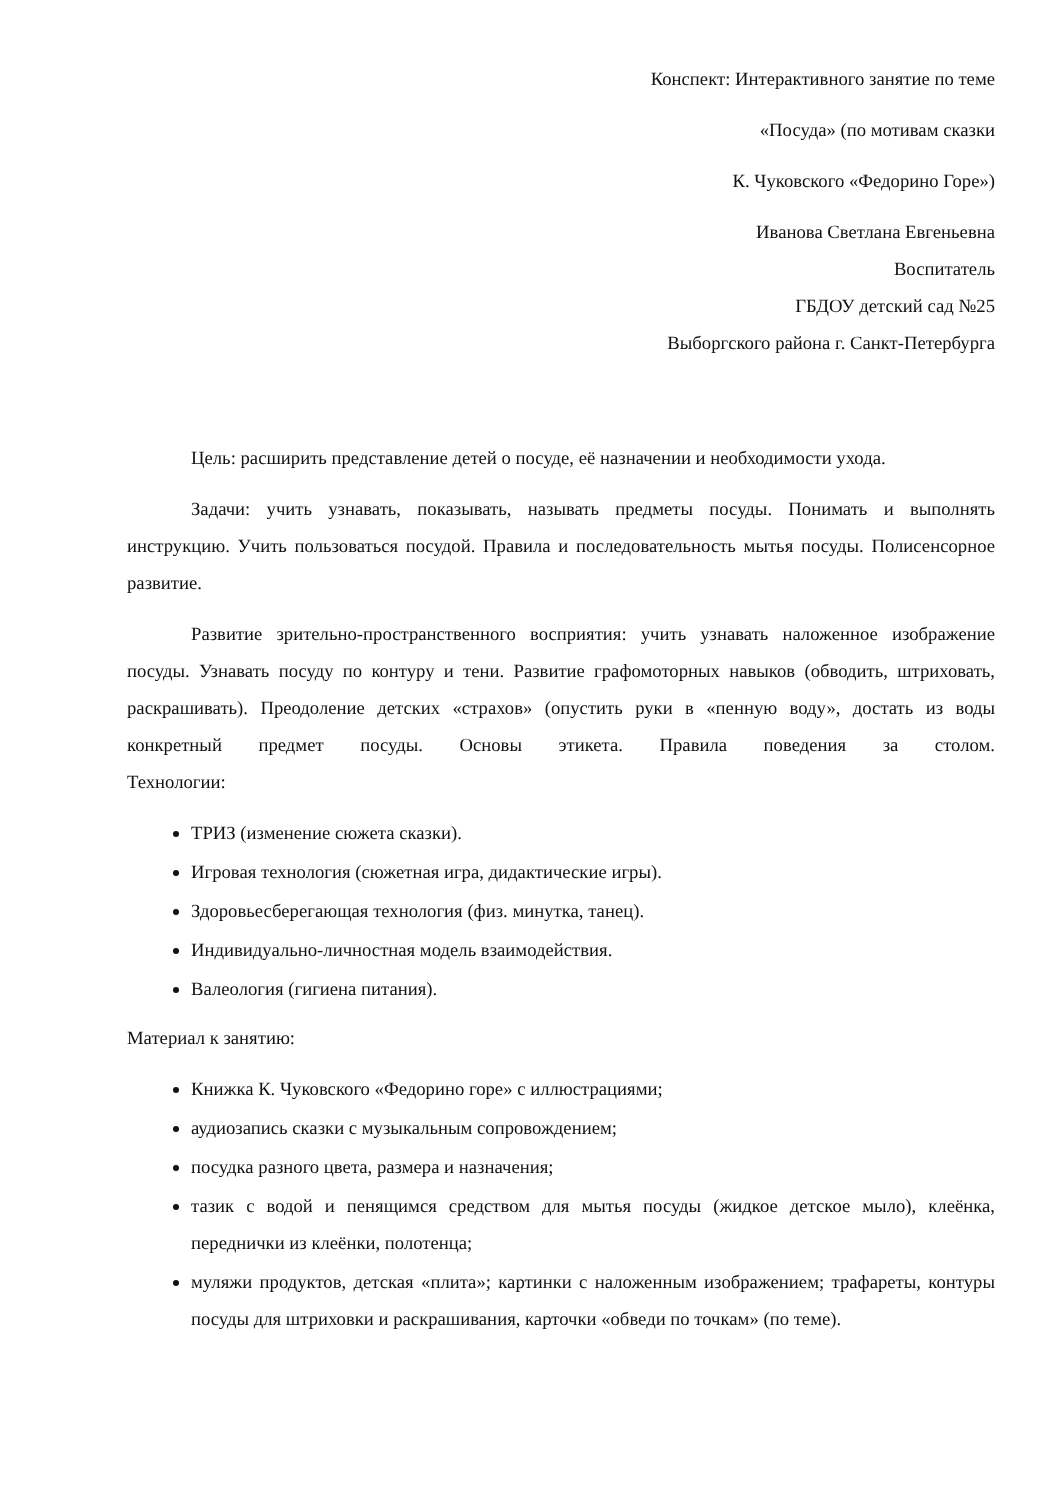Конспект: Интерактивного занятие по теме
«Посуда» (по мотивам сказки
К. Чуковского «Федорино Горе»)
Иванова Светлана Евгеньевна
Воспитатель
ГБДОУ детский сад №25
Выборгского района г. Санкт-Петербурга
Цель: расширить представление детей о посуде, её назначении и необходимости ухода.
Задачи: учить узнавать, показывать, называть предметы посуды. Понимать и выполнять инструкцию. Учить пользоваться посудой. Правила и последовательность мытья посуды. Полисенсорное развитие.
Развитие зрительно-пространственного восприятия: учить узнавать наложенное изображение посуды. Узнавать посуду по контуру и тени. Развитие графомоторных навыков (обводить, штриховать, раскрашивать). Преодоление детских «страхов» (опустить руки в «пенную воду», достать из воды конкретный предмет посуды. Основы этикета. Правила поведения за столом.
Технологии:
ТРИЗ (изменение сюжета сказки).
Игровая технология (сюжетная игра, дидактические игры).
Здоровьесберегающая технология (физ. минутка, танец).
Индивидуально-личностная модель взаимодействия.
Валеология (гигиена питания).
Материал к занятию:
Книжка К. Чуковского «Федорино горе» с иллюстрациями;
аудиозапись сказки с музыкальным сопровождением;
посудка разного цвета, размера и назначения;
тазик с водой и пенящимся средством для мытья посуды (жидкое детское мыло), клеёнка, переднички из клеёнки, полотенца;
муляжи продуктов, детская «плита»; картинки с наложенным изображением; трафареты, контуры посуды для штриховки и раскрашивания, карточки «обведи по точкам» (по теме).